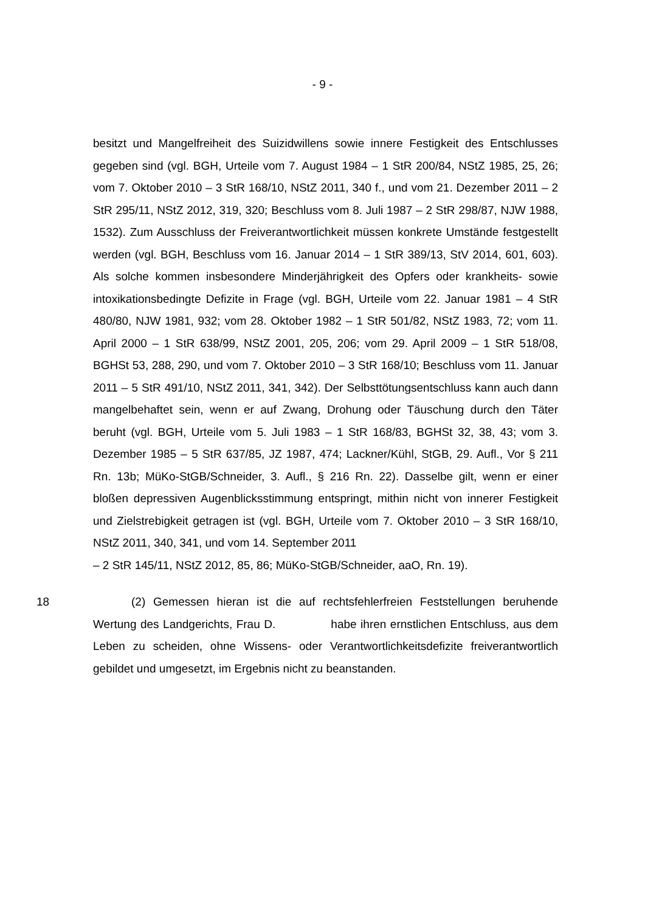- 9 -
besitzt und Mangelfreiheit des Suizidwillens sowie innere Festigkeit des Entschlusses gegeben sind (vgl. BGH, Urteile vom 7. August 1984 – 1 StR 200/84, NStZ 1985, 25, 26; vom 7. Oktober 2010 – 3 StR 168/10, NStZ 2011, 340 f., und vom 21. Dezember 2011 – 2 StR 295/11, NStZ 2012, 319, 320; Beschluss vom 8. Juli 1987 – 2 StR 298/87, NJW 1988, 1532). Zum Ausschluss der Freiverantwortlichkeit müssen konkrete Umstände festgestellt werden (vgl. BGH, Beschluss vom 16. Januar 2014 – 1 StR 389/13, StV 2014, 601, 603). Als solche kommen insbesondere Minderjährigkeit des Opfers oder krankheits- sowie intoxikationsbedingte Defizite in Frage (vgl. BGH, Urteile vom 22. Januar 1981 – 4 StR 480/80, NJW 1981, 932; vom 28. Oktober 1982 – 1 StR 501/82, NStZ 1983, 72; vom 11. April 2000 – 1 StR 638/99, NStZ 2001, 205, 206; vom 29. April 2009 – 1 StR 518/08, BGHSt 53, 288, 290, und vom 7. Oktober 2010 – 3 StR 168/10; Beschluss vom 11. Januar 2011 – 5 StR 491/10, NStZ 2011, 341, 342). Der Selbsttötungsentschluss kann auch dann mangelbehaftet sein, wenn er auf Zwang, Drohung oder Täuschung durch den Täter beruht (vgl. BGH, Urteile vom 5. Juli 1983 – 1 StR 168/83, BGHSt 32, 38, 43; vom 3. Dezember 1985 – 5 StR 637/85, JZ 1987, 474; Lackner/Kühl, StGB, 29. Aufl., Vor § 211 Rn. 13b; MüKo-StGB/Schneider, 3. Aufl., § 216 Rn. 22). Dasselbe gilt, wenn er einer bloßen depressiven Augenblicksstimmung entspringt, mithin nicht von innerer Festigkeit und Zielstrebigkeit getragen ist (vgl. BGH, Urteile vom 7. Oktober 2010 – 3 StR 168/10, NStZ 2011, 340, 341, und vom 14. September 2011
– 2 StR 145/11, NStZ 2012, 85, 86; MüKo-StGB/Schneider, aaO, Rn. 19).
18 (2) Gemessen hieran ist die auf rechtsfehlerfreien Feststellungen beruhende Wertung des Landgerichts, Frau D. habe ihren ernstlichen Entschluss, aus dem Leben zu scheiden, ohne Wissens- oder Verantwortlichkeitsdefizite freiverantwortlich gebildet und umgesetzt, im Ergebnis nicht zu beanstanden.